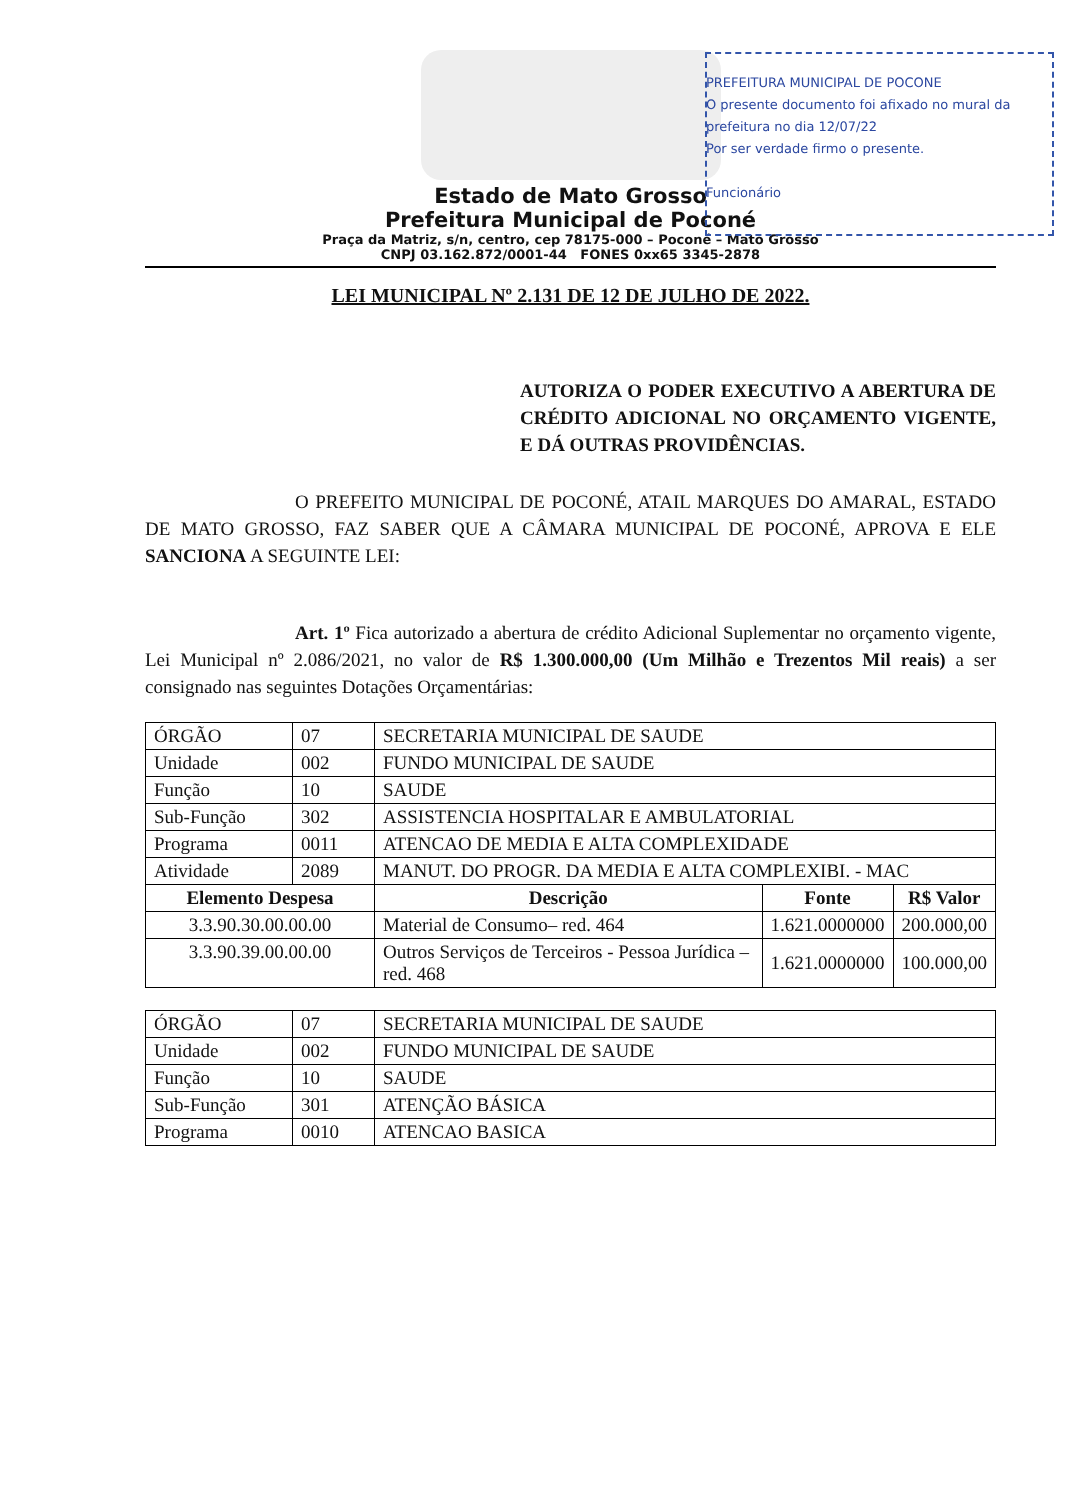Estado de Mato Grosso
Prefeitura Municipal de Poconé
Praça da Matriz, s/n, centro, cep 78175-000 – Poconé – Mato Grosso
CNPJ 03.162.872/0001-44 FONES 0xx65 3345-2878
PREFEITURA MUNICIPAL DE POCONE
O presente documento foi afixado no mural da prefeitura no dia 12/07/22
Por ser verdade firmo o presente.
Funcionário
LEI MUNICIPAL Nº 2.131 DE 12 DE JULHO DE 2022.
AUTORIZA O PODER EXECUTIVO A ABERTURA DE CRÉDITO ADICIONAL NO ORÇAMENTO VIGENTE, E DÁ OUTRAS PROVIDÊNCIAS.
O PREFEITO MUNICIPAL DE POCONÉ, ATAIL MARQUES DO AMARAL, ESTADO DE MATO GROSSO, FAZ SABER QUE A CÂMARA MUNICIPAL DE POCONÉ, APROVA E ELE SANCIONA A SEGUINTE LEI:
Art. 1º Fica autorizado a abertura de crédito Adicional Suplementar no orçamento vigente, Lei Municipal nº 2.086/2021, no valor de R$ 1.300.000,00 (Um Milhão e Trezentos Mil reais) a ser consignado nas seguintes Dotações Orçamentárias:
| ÓRGÃO | 07 | SECRETARIA MUNICIPAL DE SAUDE | | |
| Unidade | 002 | FUNDO MUNICIPAL DE SAUDE | | |
| Função | 10 | SAUDE | | |
| Sub-Função | 302 | ASSISTENCIA HOSPITALAR E AMBULATORIAL | | |
| Programa | 0011 | ATENCAO DE MEDIA E ALTA COMPLEXIDADE | | |
| Atividade | 2089 | MANUT. DO PROGR. DA MEDIA E ALTA COMPLEXIBI. - MAC | | |
| Elemento Despesa | | Descrição | Fonte | R$ Valor |
| 3.3.90.30.00.00.00 | | Material de Consumo– red. 464 | 1.621.0000000 | 200.000,00 |
| 3.3.90.39.00.00.00 | | Outros Serviços de Terceiros - Pessoa Jurídica – red. 468 | 1.621.0000000 | 100.000,00 |
| ÓRGÃO | 07 | SECRETARIA MUNICIPAL DE SAUDE |
| Unidade | 002 | FUNDO MUNICIPAL DE SAUDE |
| Função | 10 | SAUDE |
| Sub-Função | 301 | ATENÇÃO BÁSICA |
| Programa | 0010 | ATENCAO BASICA |